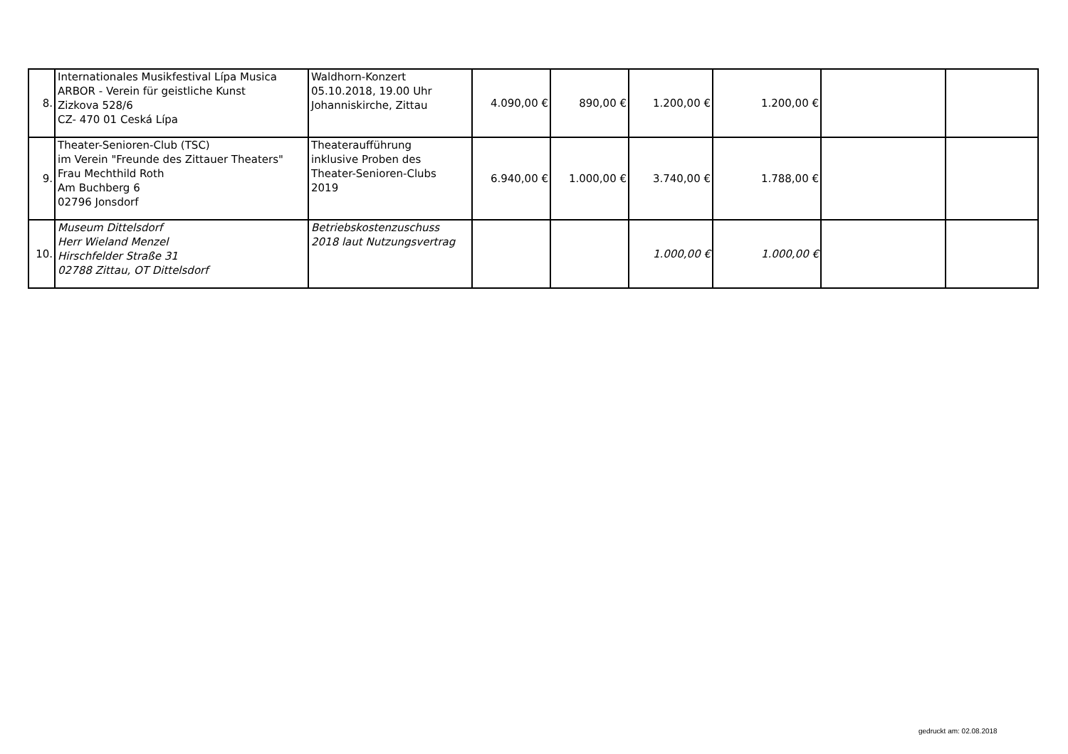| 8. | Internationales Musikfestival Lípa Musica ARBOR - Verein für geistliche Kunst Zizkova 528/6 CZ- 470 01 Ceská Lípa | Waldhorn-Konzert 05.10.2018, 19.00 Uhr Johanniskirche, Zittau | 4.090,00 € | 890,00 € | 1.200,00 € | 1.200,00 € | | |
| 9. | Theater-Senioren-Club (TSC) im Verein "Freunde des Zittauer Theaters" Frau Mechthild Roth Am Buchberg 6 02796 Jonsdorf | Theateraufführung inklusive Proben des Theater-Senioren-Clubs 2019 | 6.940,00 € | 1.000,00 € | 3.740,00 € | 1.788,00 € | | |
| 10. | Museum Dittelsdorf Herr Wieland Menzel Hirschfelder Straße 31 02788 Zittau, OT Dittelsdorf | Betriebskostenzuschuss 2018 laut Nutzungsvertrag | | | 1.000,00 € | 1.000,00 € | | |
gedruckt am: 02.08.2018